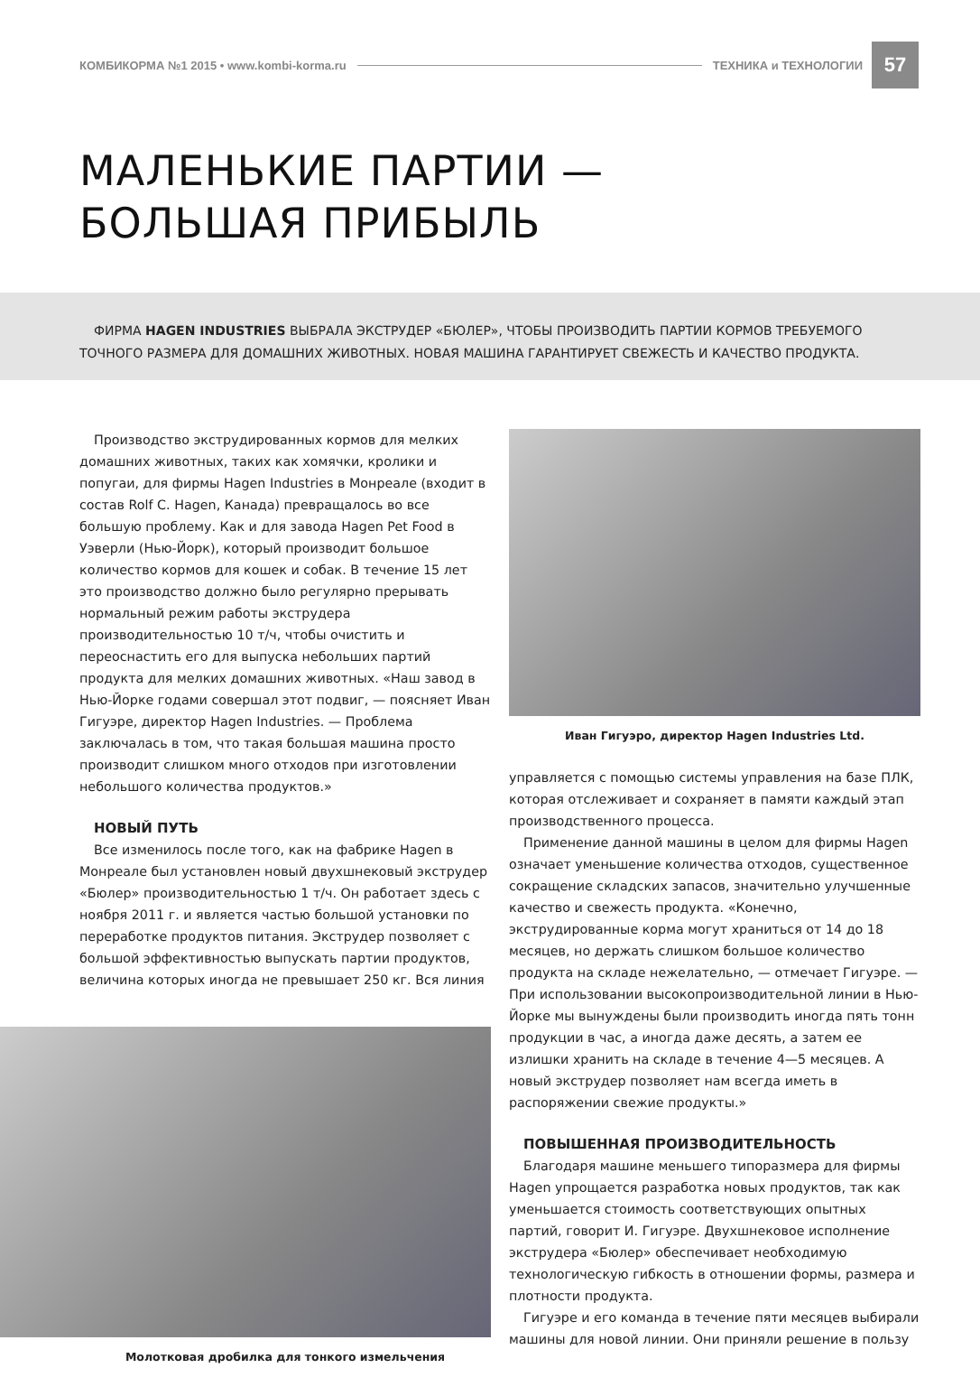КОМБИКОРМА №1 2015 • www.kombi-korma.ru ТЕХНИКА и ТЕХНОЛОГИИ 57
МАЛЕНЬКИЕ ПАРТИИ —
БОЛЬШАЯ ПРИБЫЛЬ
ФИРМА HAGEN INDUSTRIES ВЫБРАЛА ЭКСТРУДЕР «БЮЛЕР», ЧТОБЫ ПРОИЗВОДИТЬ ПАРТИИ КОРМОВ ТРЕБУЕМОГО ТОЧНОГО РАЗМЕРА ДЛЯ ДОМАШНИХ ЖИВОТНЫХ. НОВАЯ МАШИНА ГАРАНТИРУЕТ СВЕЖЕСТЬ И КАЧЕСТВО ПРОДУКТА.
Производство экструдированных кормов для мелких домашних животных, таких как хомячки, кролики и попугаи, для фирмы Hagen Industries в Монреале (входит в состав Rolf C. Hagen, Канада) превращалось во все большую проблему. Как и для завода Hagen Pet Food в Уэверли (Нью-Йорк), который производит большое количество кормов для кошек и собак. В течение 15 лет это производство должно было регулярно прерывать нормальный режим работы экструдера производительностью 10 т/ч, чтобы очистить и переоснастить его для выпуска небольших партий продукта для мелких домашних животных. «Наш завод в Нью-Йорке годами совершал этот подвиг, — поясняет Иван Гигуэре, директор Hagen Industries. — Проблема заключалась в том, что такая большая машина просто производит слишком много отходов при изготовлении небольшого количества продуктов.»
НОВЫЙ ПУТЬ
Все изменилось после того, как на фабрике Hagen в Монреале был установлен новый двухшнековый экструдер «Бюлер» производительностью 1 т/ч. Он работает здесь с ноября 2011 г. и является частью большой установки по переработке продуктов питания. Экструдер позволяет с большой эффективностью выпускать партии продуктов, величина которых иногда не превышает 250 кг. Вся линия
Молотковая дробилка для тонкого измельчения
Иван Гигуэро, директор Hagen Industries Ltd.
управляется с помощью системы управления на базе ПЛК, которая отслеживает и сохраняет в памяти каждый этап производственного процесса.
Применение данной машины в целом для фирмы Hagen означает уменьшение количества отходов, существенное сокращение складских запасов, значительно улучшенные качество и свежесть продукта. «Конечно, экструдированные корма могут храниться от 14 до 18 месяцев, но держать слишком большое количество продукта на складе нежелательно, — отмечает Гигуэре. — При использовании высокопроизводительной линии в Нью-Йорке мы вынуждены были производить иногда пять тонн продукции в час, а иногда даже десять, а затем ее излишки хранить на складе в течение 4—5 месяцев. А новый экструдер позволяет нам всегда иметь в распоряжении свежие продукты.»
ПОВЫШЕННАЯ ПРОИЗВОДИТЕЛЬНОСТЬ
Благодаря машине меньшего типоразмера для фирмы Hagen упрощается разработка новых продуктов, так как уменьшается стоимость соответствующих опытных партий, говорит И. Гигуэре. Двухшнековое исполнение экструдера «Бюлер» обеспечивает необходимую технологическую гибкость в отношении формы, размера и плотности продукта.
Гигуэре и его команда в течение пяти месяцев выбирали машины для новой линии. Они приняли решение в пользу